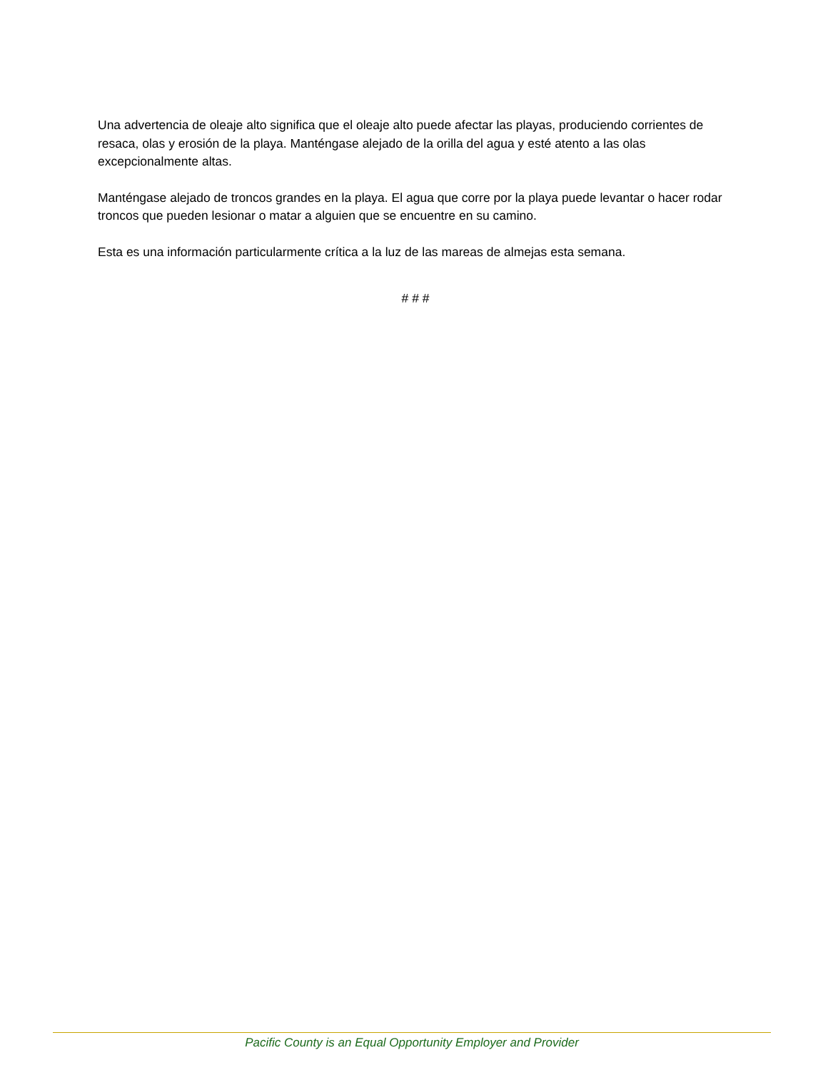Una advertencia de oleaje alto significa que el oleaje alto puede afectar las playas, produciendo corrientes de resaca, olas y erosión de la playa. Manténgase alejado de la orilla del agua y esté atento a las olas excepcionalmente altas.
Manténgase alejado de troncos grandes en la playa. El agua que corre por la playa puede levantar o hacer rodar troncos que pueden lesionar o matar a alguien que se encuentre en su camino.
Esta es una información particularmente crítica a la luz de las mareas de almejas esta semana.
# # #
Pacific County is an Equal Opportunity Employer and Provider